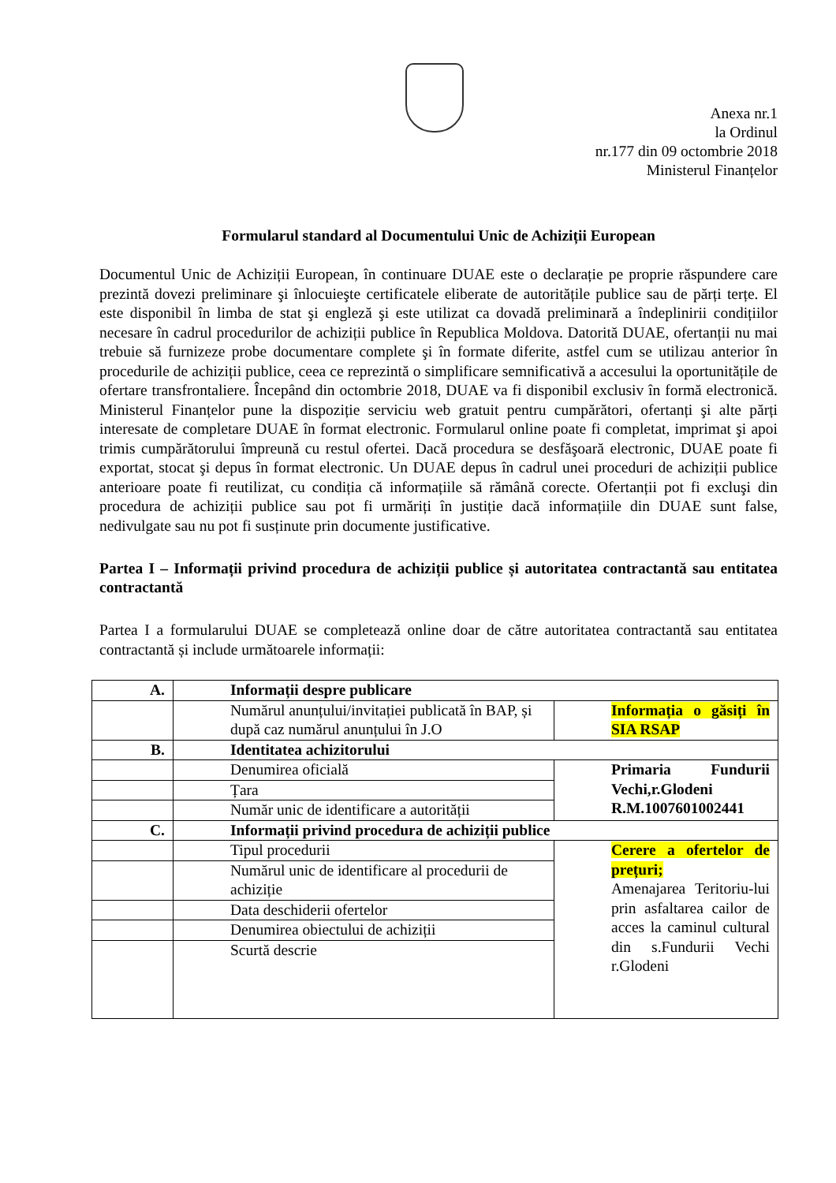Anexa nr.1
la Ordinul
nr.177 din 09 octombrie 2018
Ministerul Finanțelor
Formularul standard al Documentului Unic de Achiziții European
Documentul Unic de Achiziții European, în continuare DUAE este o declarație pe proprie răspundere care prezintă dovezi preliminare şi înlocuieşte certificatele eliberate de autoritățile publice sau de părți terțe. El este disponibil în limba de stat şi engleză şi este utilizat ca dovadă preliminară a îndeplinirii condițiilor necesare în cadrul procedurilor de achiziții publice în Republica Moldova. Datorită DUAE, ofertanții nu mai trebuie să furnizeze probe documentare complete şi în formate diferite, astfel cum se utilizau anterior în procedurile de achiziții publice, ceea ce reprezintă o simplificare semnificativă a accesului la oportunitățile de ofertare transfrontaliere. Începând din octombrie 2018, DUAE va fi disponibil exclusiv în formă electronică. Ministerul Finanțelor pune la dispoziție serviciu web gratuit pentru cumpărători, ofertanți şi alte părți interesate de completare DUAE în format electronic. Formularul online poate fi completat, imprimat şi apoi trimis cumpărătorului împreună cu restul ofertei. Dacă procedura se desfăşoară electronic, DUAE poate fi exportat, stocat şi depus în format electronic. Un DUAE depus în cadrul unei proceduri de achiziții publice anterioare poate fi reutilizat, cu condiția că informațiile să rămână corecte. Ofertanții pot fi excluşi din procedura de achiziții publice sau pot fi urmăriți în justiție dacă informațiile din DUAE sunt false, nedivulgate sau nu pot fi susținute prin documente justificative.
Partea I – Informații privind procedura de achiziții publice și autoritatea contractantă sau entitatea contractantă
Partea I a formularului DUAE se completează online doar de către autoritatea contractantă sau entitatea contractantă și include următoarele informații:
| A. | Informații despre publicare | |
| | Numărul anunțului/invitației publicată în BAP, și după caz numărul anunțului în J.O | Informația o găsiți în SIA RSAP |
| B. | Identitatea achizitorului | |
| | Denumirea oficială | Primaria Fundurii Vechi,r.Glodeni R.M.1007601002441 |
| | Țara | |
| | Număr unic de identificare a autorității | |
| C. | Informații privind procedura de achiziții publice | |
| | Tipul procedurii | Cerere a ofertelor de prețuri; Amenajarea Teritoriu-lui prin asfaltarea cailor de acces la caminul cultural din s.Fundurii Vechi r.Glodeni |
| | Numărul unic de identificare al procedurii de achiziție | |
| | Data deschiderii ofertelor | |
| | Denumirea obiectului de achiziții | |
| | Scurtă descrie | |